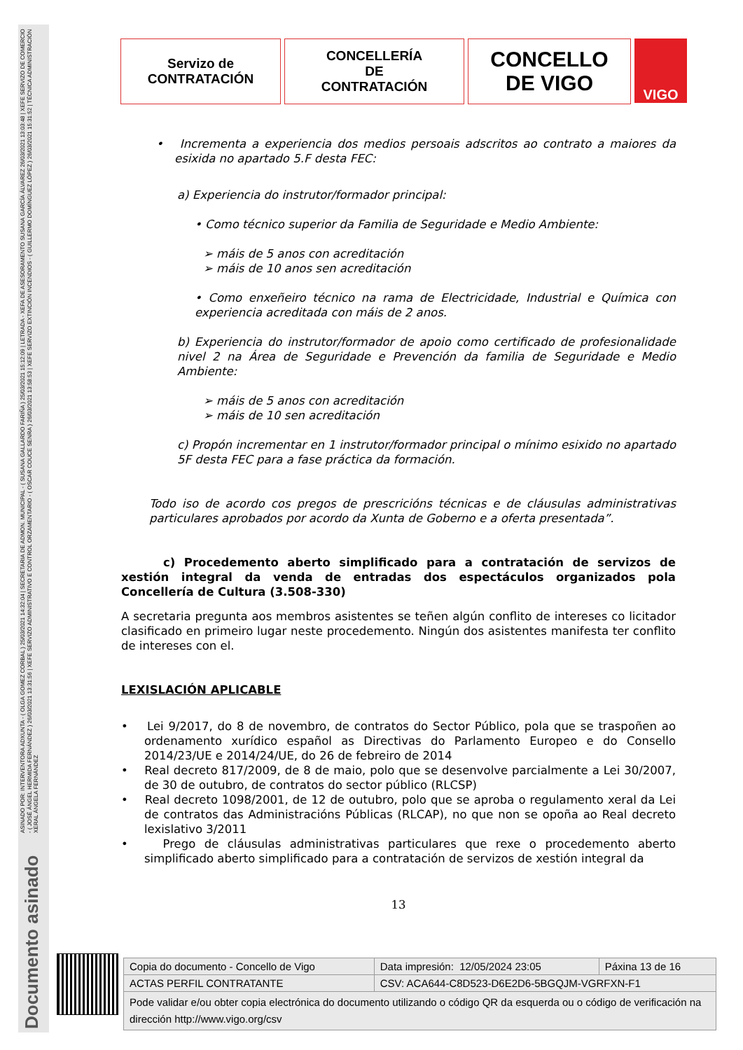ASINADO POR: INTERVENTORA ADXUNTA - ( OLGA GOMEZ CORBAL ) 25/03/2021 14:32:04 | SECRETARIA DE ADMON. MUNICIPAL - ( SUSANA GALLARDO FARIÑA ) 25/03/2021 15:12:09 | LETRADA - XEFA DE ASESORAMENTO SUSANA GARCÍA ÁLVAREZ 26/03/2021 13:03:48 | XEFE SERVIZO DE COMERCIO - ( JOSÉ ÁNGEL HERMIDA FERNÁNDEZ ) 26/03/2021 13:31:56 | XEFE SERVIZO ADMINISTRATIVO E CONTROL ORZAMENTARIO - ( OSCAR COUCE SENRA ) 26/03/2021 13:58:53 | XEFE SERVIZO EXTINCIÓN INCENDIOS - ( GUILLERMO DOMÍNGUEZ LÓPEZ ) 26/03/2021 15:31:52 | TÉCNICA ADMINISTRACIÓN XERAL ÁNGELA FERNÁNDEZ
Documento asinado
Servizo de
CONTRATACIÓN
CONCELLERÍA
DE
CONTRATACIÓN
CONCELLO
DE VIGO
VIGO
• Incrementa a experiencia dos medios persoais adscritos ao contrato a maiores da esixida no apartado 5.F desta FEC:
a) Experiencia do instrutor/formador principal:
• Como técnico superior da Familia de Seguridade e Medio Ambiente:
➢ máis de 5 anos con acreditación
➢ máis de 10 anos sen acreditación
• Como enxeñeiro técnico na rama de Electricidade, Industrial e Química con experiencia acreditada con máis de 2 anos.
b) Experiencia do instrutor/formador de apoio como certificado de profesionalidade nivel 2 na Área de Seguridade e Prevención da familia de Seguridade e Medio Ambiente:
➢ máis de 5 anos con acreditación
➢ máis de 10 sen acreditación
c) Propón incrementar en 1 instrutor/formador principal o mínimo esixido no apartado 5F desta FEC para a fase práctica da formación.
Todo iso de acordo cos pregos de prescricións técnicas e de cláusulas administrativas particulares aprobados por acordo da Xunta de Goberno e a oferta presentada”.
c) Procedemento aberto simplificado para a contratación de servizos de xestión integral da venda de entradas dos espectáculos organizados pola Concellería de Cultura (3.508-330)
A secretaria pregunta aos membros asistentes se teñen algún conflito de intereses co licitador clasificado en primeiro lugar neste procedemento. Ningún dos asistentes manifesta ter conflito de intereses con el.
LEXISLACIÓN APLICABLE
• Lei 9/2017, do 8 de novembro, de contratos do Sector Público, pola que se traspoñen ao ordenamento xurídico español as Directivas do Parlamento Europeo e do Consello 2014/23/UE e 2014/24/UE, do 26 de febreiro de 2014
• Real decreto 817/2009, de 8 de maio, polo que se desenvolve parcialmente a Lei 30/2007, de 30 de outubro, de contratos do sector público (RLCSP)
• Real decreto 1098/2001, de 12 de outubro, polo que se aproba o regulamento xeral da Lei de contratos das Administracións Públicas (RLCAP), no que non se opoña ao Real decreto lexislativo 3/2011
• Prego de cláusulas administrativas particulares que rexe o procedemento aberto simplificado aberto simplificado para a contratación de servizos de xestión integral da
13
| Copia do documento - Concello de Vigo | Data impresión: 12/05/2024 23:05 | Páxina 13 de 16 |
| ACTAS PERFIL CONTRATANTE | CSV: ACA644-C8D523-D6E2D6-5BGQJM-VGRFXN-F1 | |
| Pode validar e/ou obter copia electrónica do documento utilizando o código QR da esquerda ou o código de verificación na dirección http://www.vigo.org/csv | | |